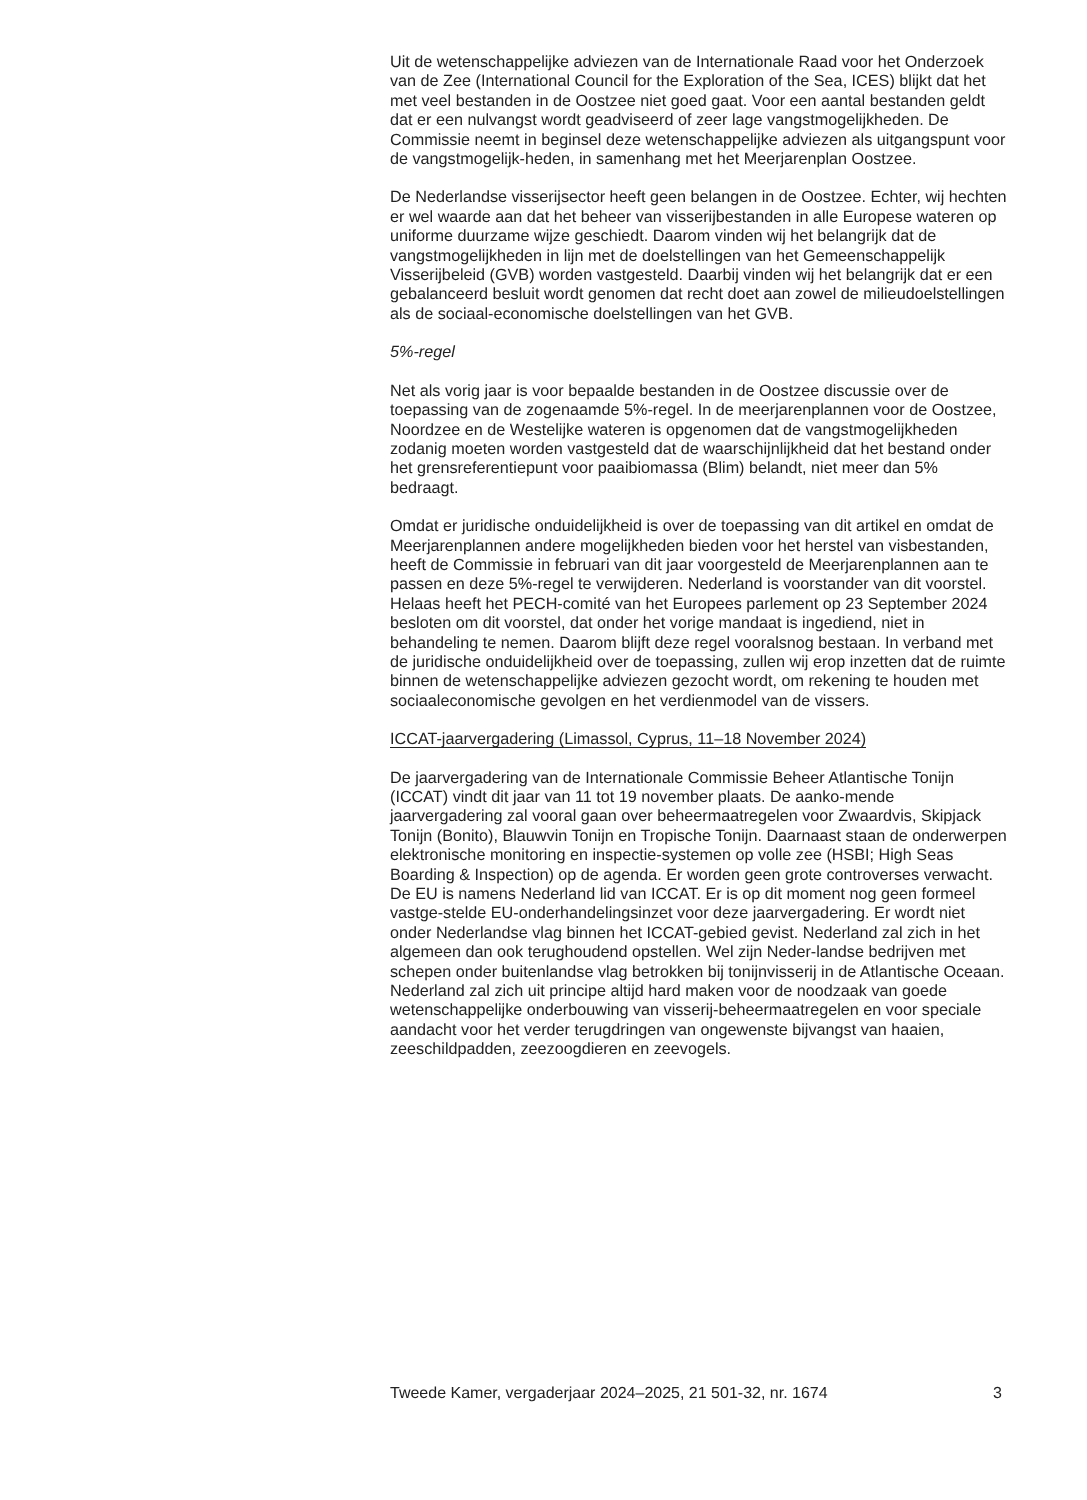Uit de wetenschappelijke adviezen van de Internationale Raad voor het Onderzoek van de Zee (International Council for the Exploration of the Sea, ICES) blijkt dat het met veel bestanden in de Oostzee niet goed gaat. Voor een aantal bestanden geldt dat er een nulvangst wordt geadviseerd of zeer lage vangstmogelijkheden. De Commissie neemt in beginsel deze wetenschappelijke adviezen als uitgangspunt voor de vangstmogelijk-heden, in samenhang met het Meerjarenplan Oostzee.
De Nederlandse visserijsector heeft geen belangen in de Oostzee. Echter, wij hechten er wel waarde aan dat het beheer van visserijbestanden in alle Europese wateren op uniforme duurzame wijze geschiedt. Daarom vinden wij het belangrijk dat de vangstmogelijkheden in lijn met de doelstellingen van het Gemeenschappelijk Visserijbeleid (GVB) worden vastgesteld. Daarbij vinden wij het belangrijk dat er een gebalanceerd besluit wordt genomen dat recht doet aan zowel de milieudoelstellingen als de sociaal-economische doelstellingen van het GVB.
5%-regel
Net als vorig jaar is voor bepaalde bestanden in de Oostzee discussie over de toepassing van de zogenaamde 5%-regel. In de meerjarenplannen voor de Oostzee, Noordzee en de Westelijke wateren is opgenomen dat de vangstmogelijkheden zodanig moeten worden vastgesteld dat de waarschijnlijkheid dat het bestand onder het grensreferentiepunt voor paaibiomassa (Blim) belandt, niet meer dan 5% bedraagt.
Omdat er juridische onduidelijkheid is over de toepassing van dit artikel en omdat de Meerjarenplannen andere mogelijkheden bieden voor het herstel van visbestanden, heeft de Commissie in februari van dit jaar voorgesteld de Meerjarenplannen aan te passen en deze 5%-regel te verwijderen. Nederland is voorstander van dit voorstel. Helaas heeft het PECH-comité van het Europees parlement op 23 September 2024 besloten om dit voorstel, dat onder het vorige mandaat is ingediend, niet in behandeling te nemen. Daarom blijft deze regel vooralsnog bestaan. In verband met de juridische onduidelijkheid over de toepassing, zullen wij erop inzetten dat de ruimte binnen de wetenschappelijke adviezen gezocht wordt, om rekening te houden met sociaaleconomische gevolgen en het verdienmodel van de vissers.
ICCAT-jaarvergadering (Limassol, Cyprus, 11–18 November 2024)
De jaarvergadering van de Internationale Commissie Beheer Atlantische Tonijn (ICCAT) vindt dit jaar van 11 tot 19 november plaats. De aanko-mende jaarvergadering zal vooral gaan over beheermaatregelen voor Zwaardvis, Skipjack Tonijn (Bonito), Blauwvin Tonijn en Tropische Tonijn. Daarnaast staan de onderwerpen elektronische monitoring en inspectie-systemen op volle zee (HSBI; High Seas Boarding & Inspection) op de agenda. Er worden geen grote controverses verwacht. De EU is namens Nederland lid van ICCAT. Er is op dit moment nog geen formeel vastge-stelde EU-onderhandelingsinzet voor deze jaarvergadering. Er wordt niet onder Nederlandse vlag binnen het ICCAT-gebied gevist. Nederland zal zich in het algemeen dan ook terughoudend opstellen. Wel zijn Neder-landse bedrijven met schepen onder buitenlandse vlag betrokken bij tonijnvisserij in de Atlantische Oceaan. Nederland zal zich uit principe altijd hard maken voor de noodzaak van goede wetenschappelijke onderbouwing van visserij-beheermaatregelen en voor speciale aandacht voor het verder terugdringen van ongewenste bijvangst van haaien, zeeschildpadden, zeezoogdieren en zeevogels.
Tweede Kamer, vergaderjaar 2024–2025, 21 501-32, nr. 1674 3